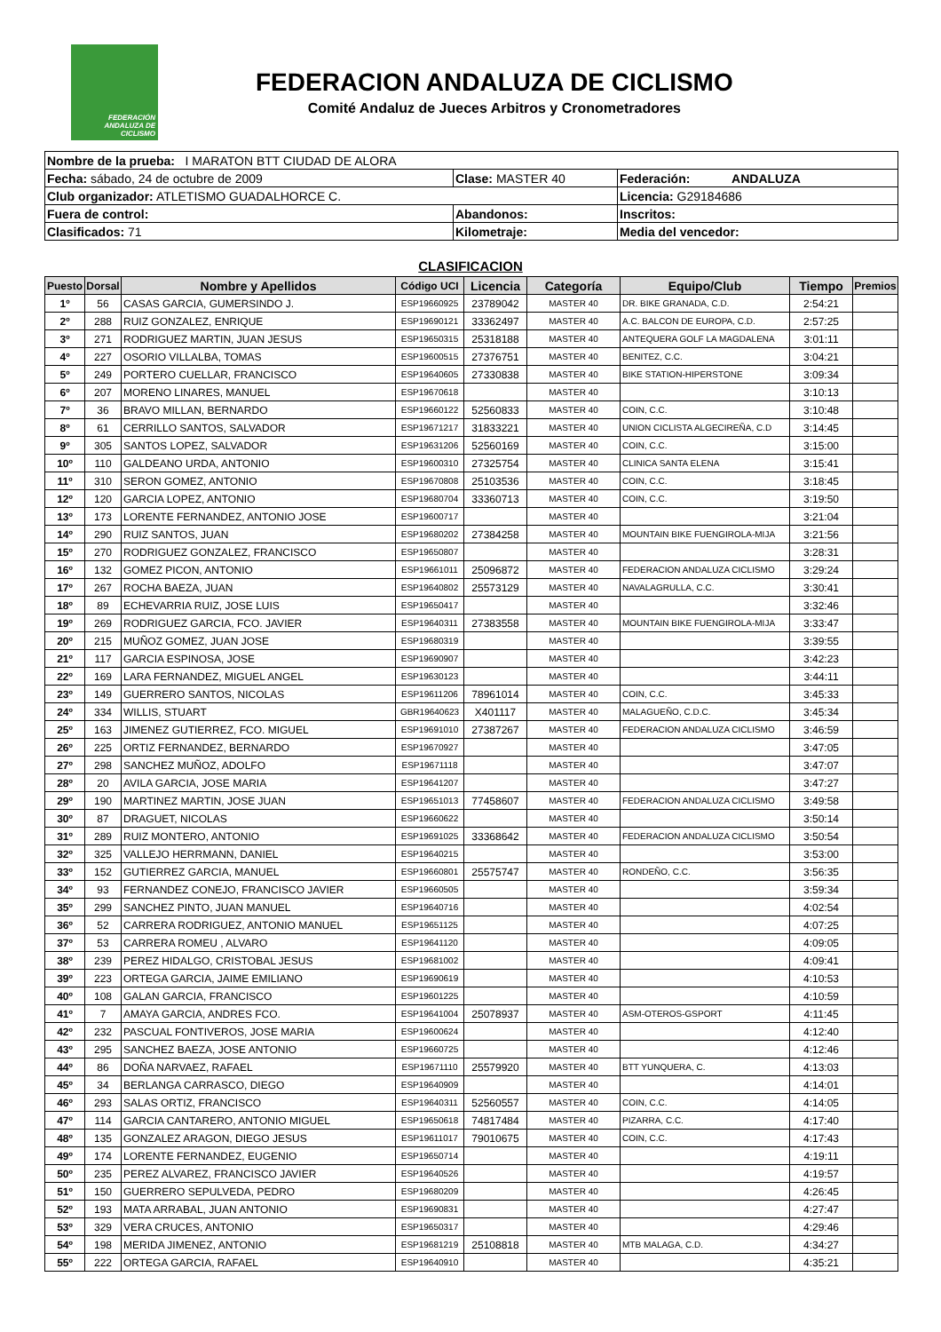FEDERACIÓN ANDALUZA DE CICLISMO
FEDERACION ANDALUZA DE CICLISMO
Comité Andaluz de Jueces Arbitros y Cronometradores
| Nombre de la prueba: I MARATON BTT CIUDAD DE ALORA | | |
| Fecha: sábado, 24 de octubre de 2009 | Clase: MASTER 40 | Federación: ANDALUZA |
| Club organizador: ATLETISMO GUADALHORCE C. | | Licencia: G29184686 |
| Fuera de control: | Abandonos: | Inscritos: |
| Clasificados: 71 | Kilometraje: | Media del vencedor: |
CLASIFICACION
| Puesto | Dorsal | Nombre y Apellidos | Código UCI | Licencia | Categoría | Equipo/Club | Tiempo | Premios |
| --- | --- | --- | --- | --- | --- | --- | --- | --- |
| 1º | 56 | CASAS GARCIA, GUMERSINDO J. | ESP19660925 | 23789042 | MASTER 40 | DR. BIKE GRANADA, C.D. | 2:54:21 | |
| 2º | 288 | RUIZ GONZALEZ, ENRIQUE | ESP19690121 | 33362497 | MASTER 40 | A.C. BALCON DE EUROPA, C.D. | 2:57:25 | |
| 3º | 271 | RODRIGUEZ MARTIN, JUAN JESUS | ESP19650315 | 25318188 | MASTER 40 | ANTEQUERA GOLF LA MAGDALENA | 3:01:11 | |
| 4º | 227 | OSORIO VILLALBA, TOMAS | ESP19600515 | 27376751 | MASTER 40 | BENITEZ, C.C. | 3:04:21 | |
| 5º | 249 | PORTERO CUELLAR, FRANCISCO | ESP19640605 | 27330838 | MASTER 40 | BIKE STATION-HIPERSTONE | 3:09:34 | |
| 6º | 207 | MORENO LINARES, MANUEL | ESP19670618 | | MASTER 40 | | 3:10:13 | |
| 7º | 36 | BRAVO MILLAN, BERNARDO | ESP19660122 | 52560833 | MASTER 40 | COIN, C.C. | 3:10:48 | |
| 8º | 61 | CERRILLO SANTOS, SALVADOR | ESP19671217 | 31833221 | MASTER 40 | UNION CICLISTA ALGECIREÑA, C.D | 3:14:45 | |
| 9º | 305 | SANTOS LOPEZ, SALVADOR | ESP19631206 | 52560169 | MASTER 40 | COIN, C.C. | 3:15:00 | |
| 10º | 110 | GALDEANO URDA, ANTONIO | ESP19600310 | 27325754 | MASTER 40 | CLINICA SANTA ELENA | 3:15:41 | |
| 11º | 310 | SERON GOMEZ, ANTONIO | ESP19670808 | 25103536 | MASTER 40 | COIN, C.C. | 3:18:45 | |
| 12º | 120 | GARCIA LOPEZ, ANTONIO | ESP19680704 | 33360713 | MASTER 40 | COIN, C.C. | 3:19:50 | |
| 13º | 173 | LORENTE FERNANDEZ, ANTONIO JOSE | ESP19600717 | | MASTER 40 | | 3:21:04 | |
| 14º | 290 | RUIZ SANTOS, JUAN | ESP19680202 | 27384258 | MASTER 40 | MOUNTAIN BIKE FUENGIROLA-MIJA | 3:21:56 | |
| 15º | 270 | RODRIGUEZ GONZALEZ, FRANCISCO | ESP19650807 | | MASTER 40 | | 3:28:31 | |
| 16º | 132 | GOMEZ PICON, ANTONIO | ESP19661011 | 25096872 | MASTER 40 | FEDERACION ANDALUZA CICLISMO | 3:29:24 | |
| 17º | 267 | ROCHA BAEZA, JUAN | ESP19640802 | 25573129 | MASTER 40 | NAVALAGRULLA, C.C. | 3:30:41 | |
| 18º | 89 | ECHEVARRIA RUIZ, JOSE LUIS | ESP19650417 | | MASTER 40 | | 3:32:46 | |
| 19º | 269 | RODRIGUEZ GARCIA, FCO. JAVIER | ESP19640311 | 27383558 | MASTER 40 | MOUNTAIN BIKE FUENGIROLA-MIJA | 3:33:47 | |
| 20º | 215 | MUÑOZ GOMEZ, JUAN JOSE | ESP19680319 | | MASTER 40 | | 3:39:55 | |
| 21º | 117 | GARCIA ESPINOSA, JOSE | ESP19690907 | | MASTER 40 | | 3:42:23 | |
| 22º | 169 | LARA FERNANDEZ, MIGUEL ANGEL | ESP19630123 | | MASTER 40 | | 3:44:11 | |
| 23º | 149 | GUERRERO SANTOS, NICOLAS | ESP19611206 | 78961014 | MASTER 40 | COIN, C.C. | 3:45:33 | |
| 24º | 334 | WILLIS, STUART | GBR19640623 | X401117 | MASTER 40 | MALAGUEÑO, C.D.C. | 3:45:34 | |
| 25º | 163 | JIMENEZ GUTIERREZ, FCO. MIGUEL | ESP19691010 | 27387267 | MASTER 40 | FEDERACION ANDALUZA CICLISMO | 3:46:59 | |
| 26º | 225 | ORTIZ FERNANDEZ, BERNARDO | ESP19670927 | | MASTER 40 | | 3:47:05 | |
| 27º | 298 | SANCHEZ MUÑOZ, ADOLFO | ESP19671118 | | MASTER 40 | | 3:47:07 | |
| 28º | 20 | AVILA GARCIA, JOSE MARIA | ESP19641207 | | MASTER 40 | | 3:47:27 | |
| 29º | 190 | MARTINEZ MARTIN, JOSE JUAN | ESP19651013 | 77458607 | MASTER 40 | FEDERACION ANDALUZA CICLISMO | 3:49:58 | |
| 30º | 87 | DRAGUET, NICOLAS | ESP19660622 | | MASTER 40 | | 3:50:14 | |
| 31º | 289 | RUIZ MONTERO, ANTONIO | ESP19691025 | 33368642 | MASTER 40 | FEDERACION ANDALUZA CICLISMO | 3:50:54 | |
| 32º | 325 | VALLEJO HERRMANN, DANIEL | ESP19640215 | | MASTER 40 | | 3:53:00 | |
| 33º | 152 | GUTIERREZ GARCIA, MANUEL | ESP19660801 | 25575747 | MASTER 40 | RONDEÑO, C.C. | 3:56:35 | |
| 34º | 93 | FERNANDEZ CONEJO, FRANCISCO JAVIER | ESP19660505 | | MASTER 40 | | 3:59:34 | |
| 35º | 299 | SANCHEZ PINTO, JUAN MANUEL | ESP19640716 | | MASTER 40 | | 4:02:54 | |
| 36º | 52 | CARRERA RODRIGUEZ, ANTONIO MANUEL | ESP19651125 | | MASTER 40 | | 4:07:25 | |
| 37º | 53 | CARRERA ROMEU , ALVARO | ESP19641120 | | MASTER 40 | | 4:09:05 | |
| 38º | 239 | PEREZ HIDALGO, CRISTOBAL JESUS | ESP19681002 | | MASTER 40 | | 4:09:41 | |
| 39º | 223 | ORTEGA GARCIA, JAIME EMILIANO | ESP19690619 | | MASTER 40 | | 4:10:53 | |
| 40º | 108 | GALAN GARCIA, FRANCISCO | ESP19601225 | | MASTER 40 | | 4:10:59 | |
| 41º | 7 | AMAYA GARCIA, ANDRES FCO. | ESP19641004 | 25078937 | MASTER 40 | ASM-OTEROS-GSPORT | 4:11:45 | |
| 42º | 232 | PASCUAL FONTIVEROS, JOSE MARIA | ESP19600624 | | MASTER 40 | | 4:12:40 | |
| 43º | 295 | SANCHEZ BAEZA, JOSE ANTONIO | ESP19660725 | | MASTER 40 | | 4:12:46 | |
| 44º | 86 | DOÑA NARVAEZ, RAFAEL | ESP19671110 | 25579920 | MASTER 40 | BTT YUNQUERA, C. | 4:13:03 | |
| 45º | 34 | BERLANGA CARRASCO, DIEGO | ESP19640909 | | MASTER 40 | | 4:14:01 | |
| 46º | 293 | SALAS ORTIZ, FRANCISCO | ESP19640311 | 52560557 | MASTER 40 | COIN, C.C. | 4:14:05 | |
| 47º | 114 | GARCIA CANTARERO, ANTONIO MIGUEL | ESP19650618 | 74817484 | MASTER 40 | PIZARRA, C.C. | 4:17:40 | |
| 48º | 135 | GONZALEZ ARAGON, DIEGO JESUS | ESP19611017 | 79010675 | MASTER 40 | COIN, C.C. | 4:17:43 | |
| 49º | 174 | LORENTE FERNANDEZ, EUGENIO | ESP19650714 | | MASTER 40 | | 4:19:11 | |
| 50º | 235 | PEREZ ALVAREZ, FRANCISCO JAVIER | ESP19640526 | | MASTER 40 | | 4:19:57 | |
| 51º | 150 | GUERRERO SEPULVEDA, PEDRO | ESP19680209 | | MASTER 40 | | 4:26:45 | |
| 52º | 193 | MATA ARRABAL, JUAN ANTONIO | ESP19690831 | | MASTER 40 | | 4:27:47 | |
| 53º | 329 | VERA CRUCES, ANTONIO | ESP19650317 | | MASTER 40 | | 4:29:46 | |
| 54º | 198 | MERIDA JIMENEZ, ANTONIO | ESP19681219 | 25108818 | MASTER 40 | MTB MALAGA, C.D. | 4:34:27 | |
| 55º | 222 | ORTEGA GARCIA, RAFAEL | ESP19640910 | | MASTER 40 | | 4:35:21 | |